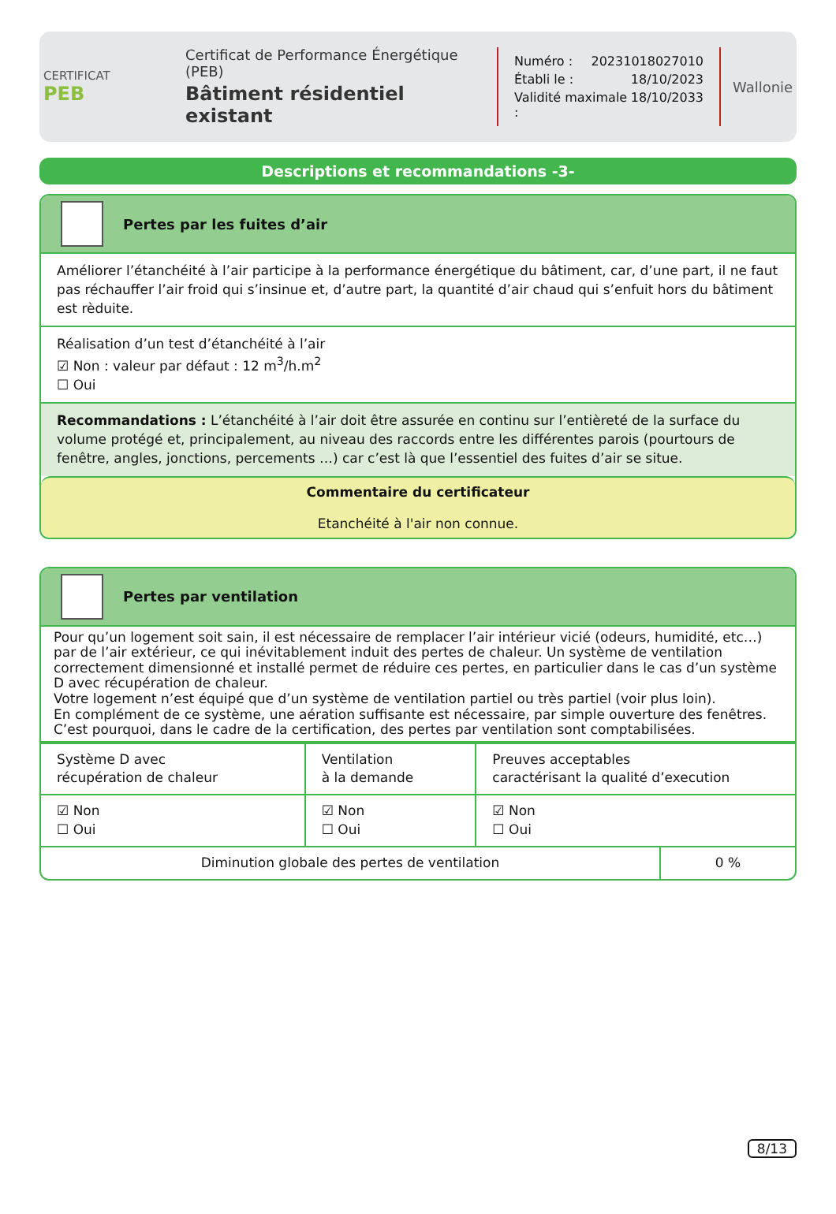CERTIFICAT
PEB
Certificat de Performance Énergétique (PEB)
Bâtiment résidentiel existant
Numéro : 20231018027010
Établi le : 18/10/2023
Validité maximale : 18/10/2033
Wallonie
Descriptions et recommandations -3-
Pertes par les fuites d’air
Améliorer l’étanchéité à l’air participe à la performance énergétique du bâtiment, car, d’une part, il ne faut pas réchauffer l’air froid qui s’insinue et, d’autre part, la quantité d’air chaud qui s’enfuit hors du bâtiment est rèduite.
Réalisation d’un test d’étanchéité à l’air
☑ Non : valeur par défaut : 12 m<sup>3</sup>/h.m<sup>2</sup>
☐ Oui
Recommandations : L’étanchéité à l’air doit être assurée en continu sur l’entièreté de la surface du volume protégé et, principalement, au niveau des raccords entre les différentes parois (pourtours de fenêtre, angles, jonctions, percements …) car c’est là que l’essentiel des fuites d’air se situe.
Commentaire du certificateur
Etanchéité à l'air non connue.
Pertes par ventilation
Pour qu’un logement soit sain, il est nécessaire de remplacer l’air intérieur vicié (odeurs, humidité, etc…) par de l’air extérieur, ce qui inévitablement induit des pertes de chaleur. Un système de ventilation correctement dimensionné et installé permet de réduire ces pertes, en particulier dans le cas d’un système D avec récupération de chaleur.
Votre logement n’est équipé que d’un système de ventilation partiel ou très partiel (voir plus loin).
En complément de ce système, une aération suffisante est nécessaire, par simple ouverture des fenêtres. C’est pourquoi, dans le cadre de la certification, des pertes par ventilation sont comptabilisées.
| Système D avec récupération de chaleur | Ventilation à la demande | Preuves acceptables caractérisant la qualité d’execution | |
| ☑ Non ☐ Oui | ☑ Non ☐ Oui | ☑ Non ☐ Oui | |
| Diminution globale des pertes de ventilation | | | 0 % |
8/13